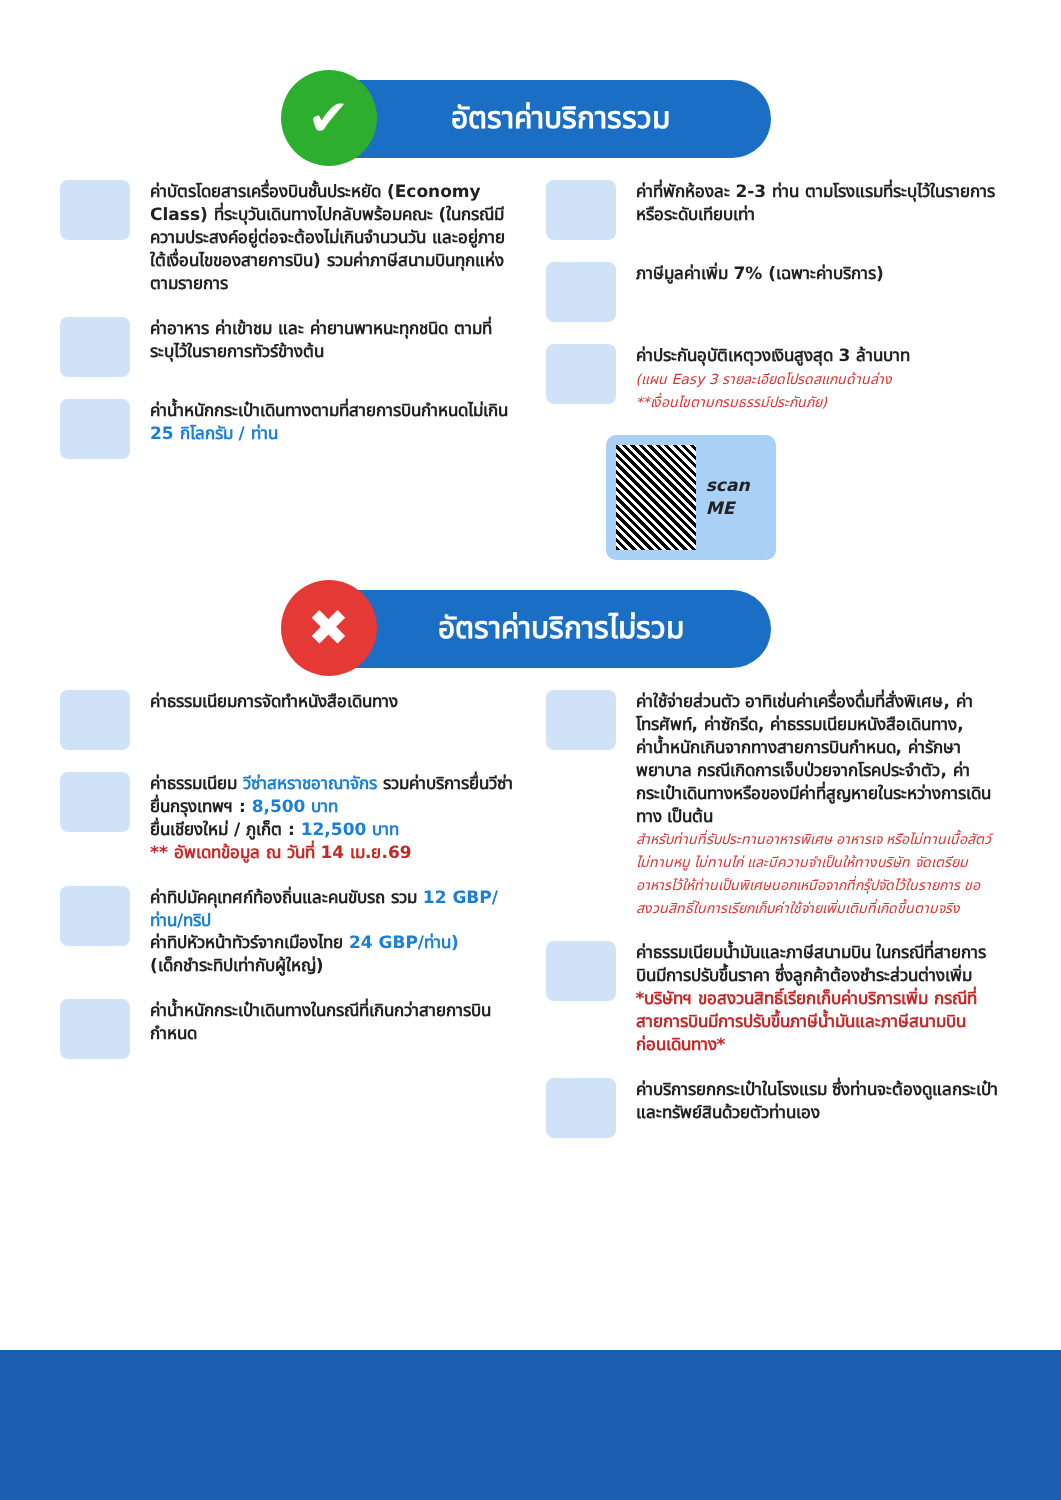✔
อัตราค่าบริการรวม
ค่าบัตรโดยสารเครื่องบินชั้นประหยัด (Economy Class) ที่ระบุวันเดินทางไปกลับพร้อมคณะ (ในกรณีมีความประสงค์อยู่ต่อจะต้องไม่เกินจำนวนวัน และอยู่ภายใต้เงื่อนไขของสายการบิน) รวมค่าภาษีสนามบินทุกแห่งตามรายการ
ค่าอาหาร ค่าเข้าชม และ ค่ายานพาหนะทุกชนิด ตามที่ระบุไว้ในรายการทัวร์ข้างต้น
ค่าน้ำหนักกระเป๋าเดินทางตามที่สายการบินกำหนดไม่เกิน 25 กิโลกรัม / ท่าน
ค่าที่พักห้องละ 2-3 ท่าน ตามโรงแรมที่ระบุไว้ในรายการ หรือระดับเทียบเท่า
ภาษีมูลค่าเพิ่ม 7% (เฉพาะค่าบริการ)
ค่าประกันอุบัติเหตุวงเงินสูงสุด 3 ล้านบาท
(แผน Easy 3 รายละเอียดโปรดสแกนด้านล่าง
**เงื่อนไขตามกรมธรรม์ประกันภัย)
scan ME
✖
อัตราค่าบริการไม่รวม
ค่าธรรมเนียมการจัดทำหนังสือเดินทาง
ค่าธรรมเนียม วีซ่าสหราชอาณาจักร รวมค่าบริการยื่นวีซ่า
ยื่นกรุงเทพฯ : 8,500 บาท
ยื่นเชียงใหม่ / ภูเก็ต : 12,500 บาท
** อัพเดทข้อมูล ณ วันที่ 14 เม.ย.69
ค่าทิปมัคคุเทศก์ท้องถิ่นและคนขับรถ รวม 12 GBP/ท่าน/ทริป
ค่าทิปหัวหน้าทัวร์จากเมืองไทย 24 GBP/ท่าน)
(เด็กชำระทิปเท่ากับผู้ใหญ่)
ค่าน้ำหนักกระเป๋าเดินทางในกรณีที่เกินกว่าสายการบินกำหนด
ค่าใช้จ่ายส่วนตัว อาทิเช่นค่าเครื่องดื่มที่สั่งพิเศษ, ค่าโทรศัพท์, ค่าซักรีด, ค่าธรรมเนียมหนังสือเดินทาง, ค่าน้ำหนักเกินจากทางสายการบินกำหนด, ค่ารักษาพยาบาล กรณีเกิดการเจ็บป่วยจากโรคประจำตัว, ค่ากระเป๋าเดินทางหรือของมีค่าที่สูญหายในระหว่างการเดินทาง เป็นต้น
สำหรับท่านที่รับประทานอาหารพิเศษ อาหารเจ หรือไม่ทานเนื้อสัตว์ ไม่ทานหมู ไม่ทานไก่ และมีความจำเป็นให้ทางบริษัท จัดเตรียมอาหารไว้ให้ท่านเป็นพิเศษนอกเหนือจากที่กรุ๊ปจัดไว้ในรายการ ขอสงวนสิทธิ์ในการเรียกเก็บค่าใช้จ่ายเพิ่มเติมที่เกิดขึ้นตามจริง
ค่าธรรมเนียมน้ำมันและภาษีสนามบิน ในกรณีที่สายการบินมีการปรับขึ้นราคา ซึ่งลูกค้าต้องชำระส่วนต่างเพิ่ม
*บริษัทฯ ขอสงวนสิทธิ์เรียกเก็บค่าบริการเพิ่ม กรณีที่สายการบินมีการปรับขึ้นภาษีน้ำมันและภาษีสนามบิน ก่อนเดินทาง*
ค่าบริการยกกระเป๋าในโรงแรม ซึ่งท่านจะต้องดูแลกระเป๋าและทรัพย์สินด้วยตัวท่านเอง